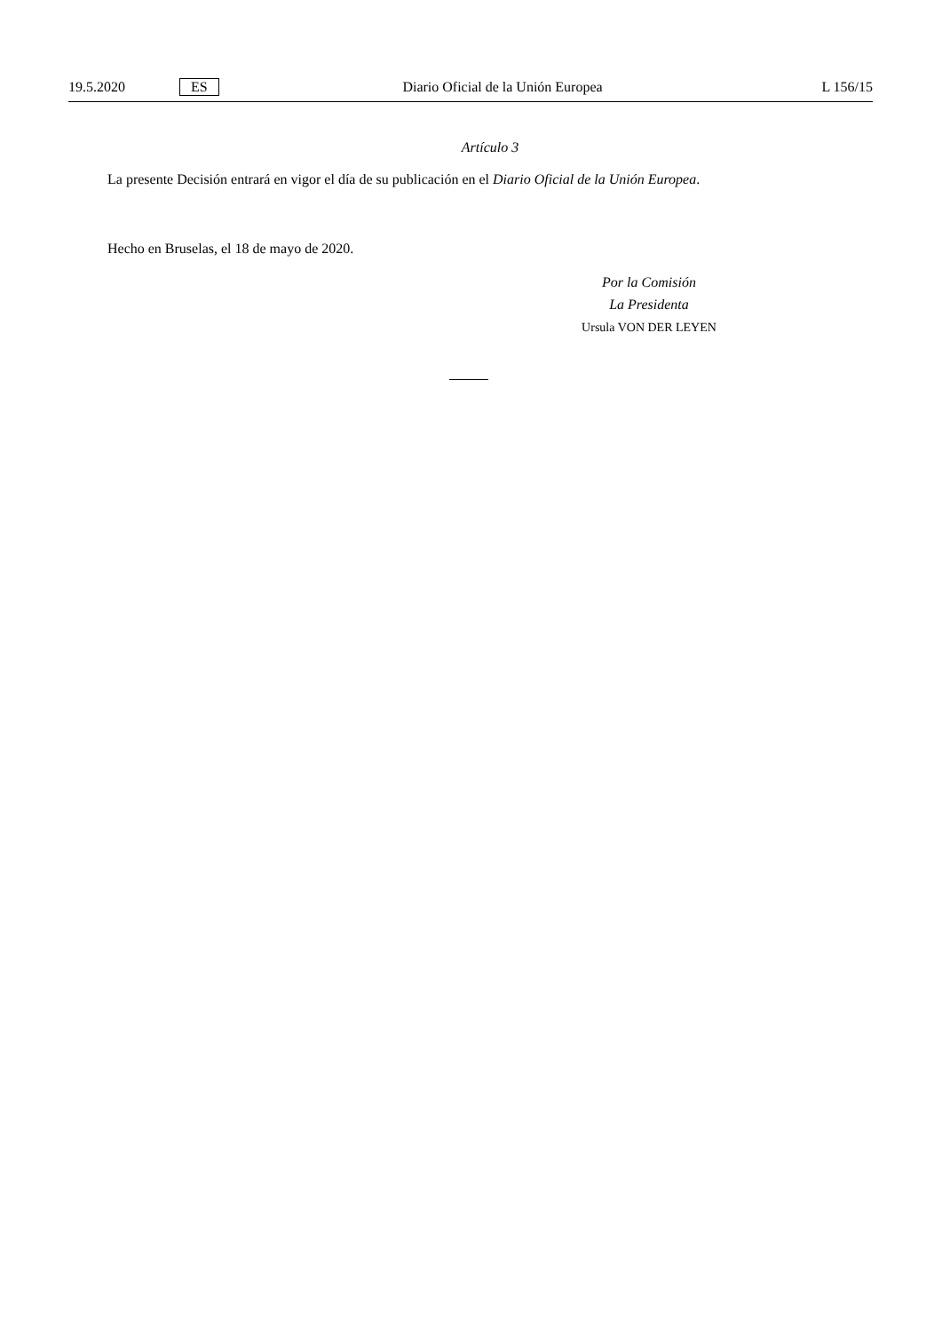19.5.2020 ES Diario Oficial de la Unión Europea L 156/15
Artículo 3
La presente Decisión entrará en vigor el día de su publicación en el Diario Oficial de la Unión Europea.
Hecho en Bruselas, el 18 de mayo de 2020.
Por la Comisión
La Presidenta
Ursula VON DER LEYEN